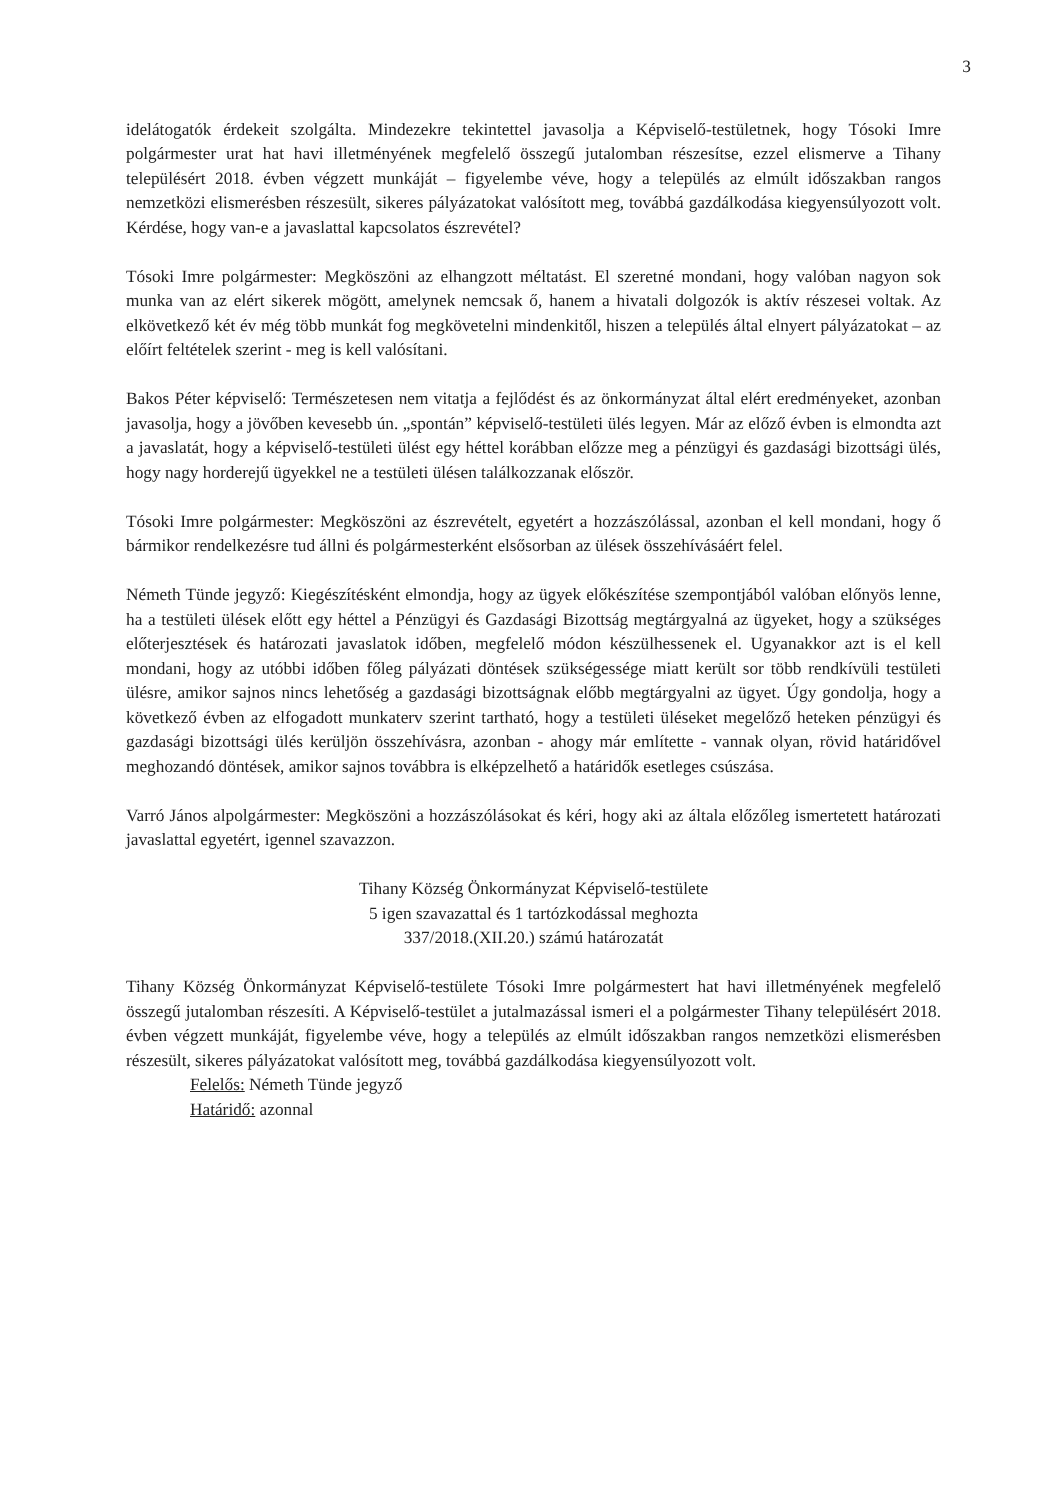3
idelátogatók érdekeit szolgálta. Mindezekre tekintettel javasolja a Képviselő-testületnek, hogy Tósoki Imre polgármester urat hat havi illetményének megfelelő összegű jutalomban részesítse, ezzel elismerve a Tihany településért 2018. évben végzett munkáját – figyelembe véve, hogy a település az elmúlt időszakban rangos nemzetközi elismerésben részesült, sikeres pályázatokat valósított meg, továbbá gazdálkodása kiegyensúlyozott volt. Kérdése, hogy van-e a javaslattal kapcsolatos észrevétel?
Tósoki Imre polgármester: Megköszöni az elhangzott méltatást. El szeretné mondani, hogy valóban nagyon sok munka van az elért sikerek mögött, amelynek nemcsak ő, hanem a hivatali dolgozók is aktív részesei voltak. Az elkövetkező két év még több munkát fog megkövetelni mindenkitől, hiszen a település által elnyert pályázatokat – az előírt feltételek szerint - meg is kell valósítani.
Bakos Péter képviselő: Természetesen nem vitatja a fejlődést és az önkormányzat által elért eredményeket, azonban javasolja, hogy a jövőben kevesebb ún. „spontán” képviselő-testületi ülés legyen. Már az előző évben is elmondta azt a javaslatát, hogy a képviselő-testületi ülést egy héttel korábban előzze meg a pénzügyi és gazdasági bizottsági ülés, hogy nagy horderejű ügyekkel ne a testületi ülésen találkozzanak először.
Tósoki Imre polgármester: Megköszöni az észrevételt, egyetért a hozzászólással, azonban el kell mondani, hogy ő bármikor rendelkezésre tud állni és polgármesterként elsősorban az ülések összehívásáért felel.
Németh Tünde jegyző: Kiegészítésként elmondja, hogy az ügyek előkészítése szempontjából valóban előnyös lenne, ha a testületi ülések előtt egy héttel a Pénzügyi és Gazdasági Bizottság megtárgyalná az ügyeket, hogy a szükséges előterjesztések és határozati javaslatok időben, megfelelő módon készülhessenek el. Ugyanakkor azt is el kell mondani, hogy az utóbbi időben főleg pályázati döntések szükségessége miatt került sor több rendkívüli testületi ülésre, amikor sajnos nincs lehetőség a gazdasági bizottságnak előbb megtárgyalni az ügyet. Úgy gondolja, hogy a következő évben az elfogadott munkaterv szerint tartható, hogy a testületi üléseket megelőző heteken pénzügyi és gazdasági bizottsági ülés kerüljön összehívásra, azonban - ahogy már említette - vannak olyan, rövid határidővel meghozandó döntések, amikor sajnos továbbra is elképzelhető a határidők esetleges csúszása.
Varró János alpolgármester: Megköszöni a hozzászólásokat és kéri, hogy aki az általa előzőleg ismertetett határozati javaslattal egyetért, igennel szavazzon.
Tihany Község Önkormányzat Képviselő-testülete
5 igen szavazattal és 1 tartózkodással meghozta
337/2018.(XII.20.) számú határozatát
Tihany Község Önkormányzat Képviselő-testülete Tósoki Imre polgármestert hat havi illetményének megfelelő összegű jutalomban részesíti. A Képviselő-testület a jutalmazással ismeri el a polgármester Tihany településért 2018. évben végzett munkáját, figyelembe véve, hogy a település az elmúlt időszakban rangos nemzetközi elismerésben részesült, sikeres pályázatokat valósított meg, továbbá gazdálkodása kiegyensúlyozott volt.
Felelős: Németh Tünde jegyző
Határidő: azonnal